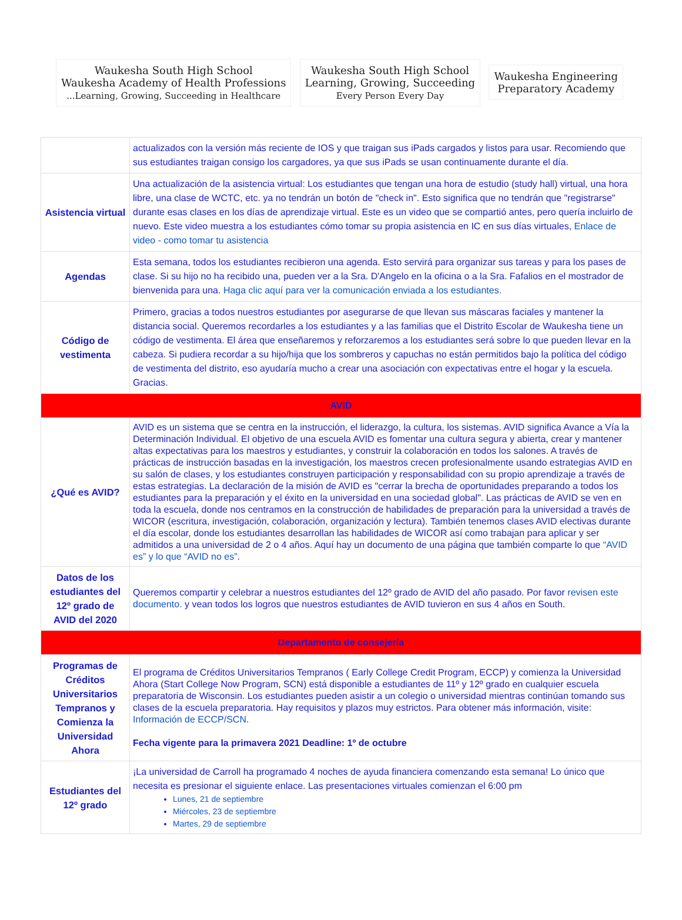Waukesha South High School
Waukesha Academy of Health Professions
...Learning, Growing, Succeeding in Healthcare
Waukesha South High School
Learning, Growing, Succeeding
Every Person Every Day
Waukesha Engineering
Preparatory Academy
| | actualizados con la versión más reciente de IOS y que traigan sus iPads cargados y listos para usar. Recomiendo que sus estudiantes traigan consigo los cargadores, ya que sus iPads se usan continuamente durante el día. |
| Asistencia virtual | Una actualización de la asistencia virtual: Los estudiantes que tengan una hora de estudio (study hall) virtual, una hora libre, una clase de WCTC, etc. ya no tendrán un botón de "check in". Esto significa que no tendrán que "registrarse" durante esas clases en los días de aprendizaje virtual. Este es un video que se compartió antes, pero quería incluirlo de nuevo. Este video muestra a los estudiantes cómo tomar su propia asistencia en IC en sus días virtuales, Enlace de video - como tomar tu asistencia |
| Agendas | Esta semana, todos los estudiantes recibieron una agenda. Esto servirá para organizar sus tareas y para los pases de clase. Si su hijo no ha recibido una, pueden ver a la Sra. D'Angelo en la oficina o a la Sra. Fafalios en el mostrador de bienvenida para una. Haga clic aquí para ver la comunicación enviada a los estudiantes. |
| Código de vestimenta | Primero, gracias a todos nuestros estudiantes por asegurarse de que llevan sus máscaras faciales y mantener la distancia social. Queremos recordarles a los estudiantes y a las familias que el Distrito Escolar de Waukesha tiene un código de vestimenta. El área que enseñaremos y reforzaremos a los estudiantes será sobre lo que pueden llevar en la cabeza. Si pudiera recordar a su hijo/hija que los sombreros y capuchas no están permitidos bajo la política del código de vestimenta del distrito, eso ayudaría mucho a crear una asociación con expectativas entre el hogar y la escuela. Gracias. |
| AVID | |
| ¿Qué es AVID? | AVID es un sistema que se centra en la instrucción, el liderazgo, la cultura, los sistemas. AVID significa Avance a Vía la Determinación Individual. El objetivo de una escuela AVID es fomentar una cultura segura y abierta, crear y mantener altas expectativas para los maestros y estudiantes, y construir la colaboración en todos los salones. A través de prácticas de instrucción basadas en la investigación, los maestros crecen profesionalmente usando estrategias AVID en su salón de clases, y los estudiantes construyen participación y responsabilidad con su propio aprendizaje a través de estas estrategias. La declaración de la misión de AVID es "cerrar la brecha de oportunidades preparando a todos los estudiantes para la preparación y el éxito en la universidad en una sociedad global". Las prácticas de AVID se ven en toda la escuela, donde nos centramos en la construcción de habilidades de preparación para la universidad a través de WICOR (escritura, investigación, colaboración, organización y lectura). También tenemos clases AVID electivas durante el día escolar, donde los estudiantes desarrollan las habilidades de WICOR así como trabajan para aplicar y ser admitidos a una universidad de 2 o 4 años. Aquí hay un documento de una página que también comparte lo que “AVID es” y lo que “AVID no es” . |
| Datos de los estudiantes del 12º grado de AVID del 2020 | Queremos compartir y celebrar a nuestros estudiantes del 12º grado de AVID del año pasado. Por favor revisen este documento. y vean todos los logros que nuestros estudiantes de AVID tuvieron en sus 4 años en South. |
| Departamento de consejería | |
| Programas de Créditos Universitarios Tempranos y Comienza la Universidad Ahora | El programa de Créditos Universitarios Tempranos ( Early College Credit Program, ECCP) y comienza la Universidad Ahora (Start College Now Program, SCN) está disponible a estudiantes de 11º y 12º grado en cualquier escuela preparatoria de Wisconsin. Los estudiantes pueden asistir a un colegio o universidad mientras continúan tomando sus clases de la escuela preparatoria. Hay requisitos y plazos muy estrictos. Para obtener más información, visite: Información de ECCP/SCN . Fecha vigente para la primavera 2021 Deadline: 1º de octubre |
| Estudiantes del 12º grado | ¡La universidad de Carroll ha programado 4 noches de ayuda financiera comenzando esta semana! Lo único que necesita es presionar el siguiente enlace. Las presentaciones virtuales comienzan el 6:00 pm Lunes, 21 de septiembre Miércoles, 23 de septiembre Martes, 29 de septiembre |